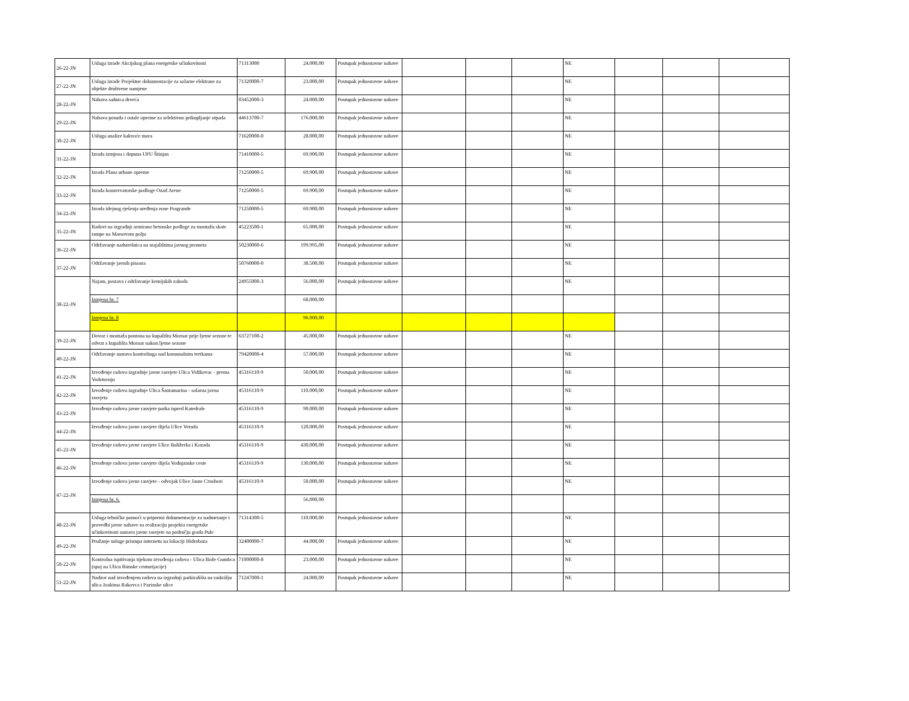| 26-22-JN | Usluga izrade Akcijskog plana energetske učinkovitosti | 71313000 | 24.000,00 | Postupak jednostavne nabave | | | | NE | | | |
| 27-22-JN | Usluga izrade Projektne dokumentacije za solarne elektrane za objekte društvene namjene | 71320000-7 | 23.000,00 | Postupak jednostavne nabave | | | | NE | | | |
| 28-22-JN | Nabava sadnica drveća | 03452000-3 | 24.000,00 | Postupak jednostavne nabave | | | | NE | | | |
| 29-22-JN | Nabava posuda i ostale opreme za selektivno prikupljanje otpada | 44613700-7 | 176.000,00 | Postupak jednostavne nabave | | | | NE | | | |
| 30-22-JN | Usluga analize kakvoće mora | 71620000-0 | 28.000,00 | Postupak jednostavne nabave | | | | NE | | | |
| 31-22-JN | Izrada izmjena i dopuna UPU Štinjan | 71410000-5 | 69.900,00 | Postupak jednostavne nabave | | | | NE | | | |
| 32-22-JN | Izrada Plana urbane opreme | 71250000-5 | 69.900,00 | Postupak jednostavne nabave | | | | NE | | | |
| 33-22-JN | Izrada konzervatorske podloge Ozad Arene | 71250000-5 | 69.900,00 | Postupak jednostavne nabave | | | | NE | | | |
| 34-22-JN | Izrada idejnog rješenja uređenja zone Pragrande | 71250000-5 | 69.900,00 | Postupak jednostavne nabave | | | | NE | | | |
| 35-22-JN | Radovi na izgradnji armirano betonske podloge za montažu skate rampe na Marsovom polju | 45223500-1 | 65.000,00 | Postupak jednostavne nabave | | | | NE | | | |
| 36-22-JN | Održavanje nadstrešnica na stajalištima javnog prometa | 50230000-6 | 199.995,00 | Postupak jednostavne nabave | | | | NE | | | |
| 37-22-JN | Održavanje javnih pisoara | 50760000-0 | 38.500,00 | Postupak jednostavne nabave | | | | NE | | | |
| 38-22-JN | Najam, postava i održavanje kemijskih zahoda | 24955000-3 | 56.000,00 | Postupak jednostavne nabave | | | | NE | | | |
| | Izmjena br. 7 | | 68.000,00 | | | | | | | | |
| | Izmjena br. 8 | | 96.000,00 | | | | | | | | |
| 39-22-JN | Dovoz i montaža pontona na kupalištu Mornar prije ljetne sezone te odvoz s kupališta Mornar nakon ljetne sezone | 63727100-2 | 45.000,00 | Postupak jednostavne nabave | | | | NE | | | |
| 40-22-JN | Održavanje sustava kontrolinga nad komunalnim tvrtkama | 79420000-4 | 57.000,00 | Postupak jednostavne nabave | | | | NE | | | |
| 41-22-JN | Izvođenje radova izgradnje javne rasvjete Ulica Vidikovac - prema Vodotornju | 45316110-9 | 50.000,00 | Postupak jednostavne nabave | | | | NE | | | |
| 42-22-JN | Izvođenje radova izgradnje Ulica Šantamarina - solarna javna rasvjeta | 45316110-9 | 110.000,00 | Postupak jednostavne nabave | | | | NE | | | |
| 43-22-JN | Izvođenje radova javne rasvjete parka ispred Katedrale | 45316110-9 | 90.000,00 | Postupak jednostavne nabave | | | | NE | | | |
| 44-22-JN | Izvođenje radova javne rasvjete dijela Ulice Veruda | 45316110-9 | 120.000,00 | Postupak jednostavne nabave | | | | NE | | | |
| 45-22-JN | Izvođenje radova javne rasvjete Ulice Baližerka i Kozada | 45316110-9 | 430.000,00 | Postupak jednostavne nabave | | | | NE | | | |
| 46-22-JN | Izvođenje radova javne rasvjete dijela Vodnjanske ceste | 45316110-9 | 130.000,00 | Postupak jednostavne nabave | | | | NE | | | |
| 47-22-JN | Izvođenje radova javne rasvjete - odvojak Ulice Jasne Crnobori | 45316110-9 | 50.000,00 | Postupak jednostavne nabave | | | | NE | | | |
| | Izmjena br. 6. | | 56.000,00 | | | | | | | | |
| 48-22-JN | Usluga tehničke pomoći u pripremi dokumentacije za nadmetanje i provedbi javne nabave za realizaciju projekta energetske učinkovitosti sustava javne rasvjete na području grada Pule | 71314300-5 | 110.000,00 | Postupak jednostavne nabave | | | | NE | | | |
| 49-22-JN | Pružanje usluge pristupa internetu na lokaciji Hidrobaza | 32400000-7 | 44.000,00 | Postupak jednostavne nabave | | | | NE | | | |
| 50-22-JN | Kontrolna ispitivanja tijekom izvođenja radova - Ulica Bože Gumbca (spoj na Ulicu Rimske centurijacije) | 71000000-8 | 23.000,00 | Postupak jednostavne nabave | | | | NE | | | |
| 51-22-JN | Nadzor nad izvođenjem radova na izgradnji parkirališta na raskrižju ulica Joakima Rakovca i Pazinske ulice | 71247000-1 | 24.000,00 | Postupak jednostavne nabave | | | | NE | | | |